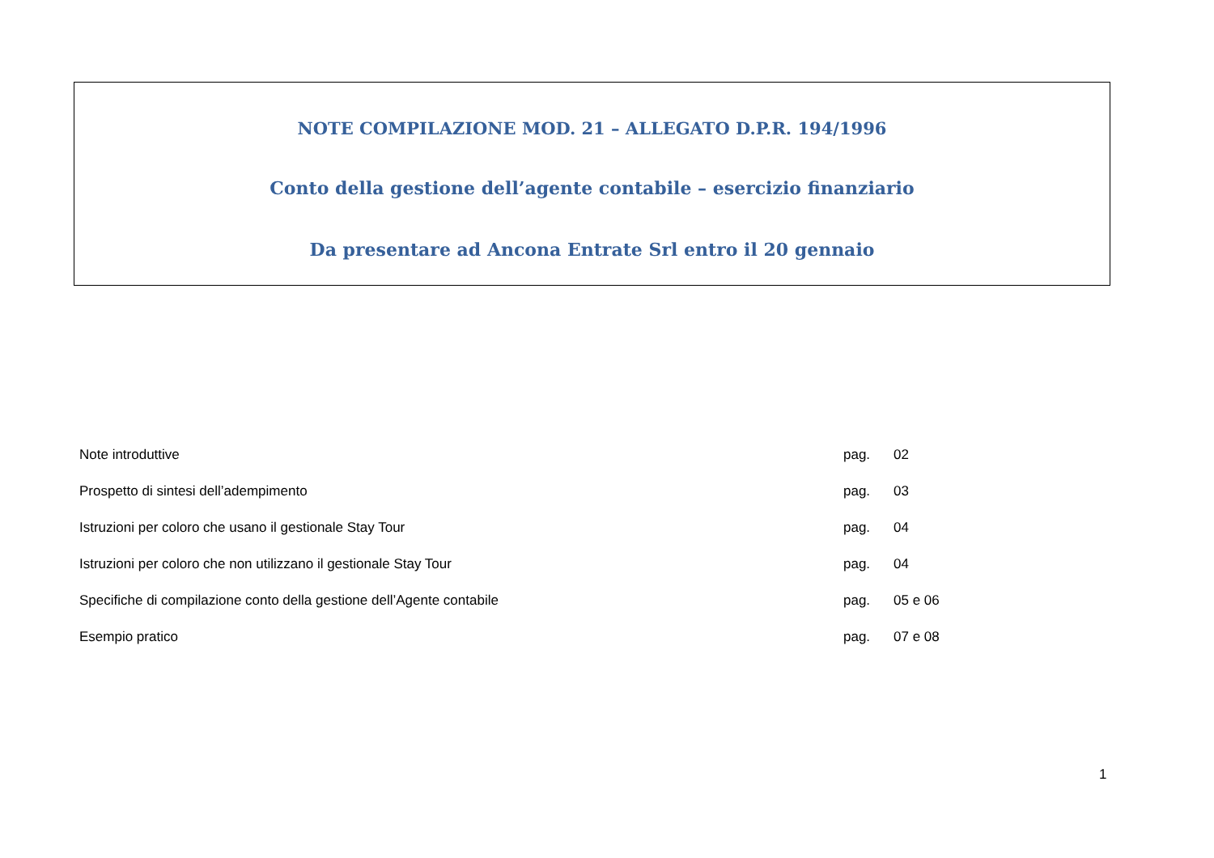NOTE COMPILAZIONE MOD. 21 – ALLEGATO D.P.R. 194/1996
Conto della gestione dell’agente contabile – esercizio finanziario
Da presentare ad Ancona Entrate Srl entro il 20 gennaio
| Note introduttive | pag. | 02 |
| Prospetto di sintesi dell’adempimento | pag. | 03 |
| Istruzioni per coloro che usano il gestionale Stay Tour | pag. | 04 |
| Istruzioni per coloro che non utilizzano il gestionale Stay Tour | pag. | 04 |
| Specifiche di compilazione conto della gestione dell’Agente contabile | pag. | 05 e 06 |
| Esempio pratico | pag. | 07 e 08 |
1